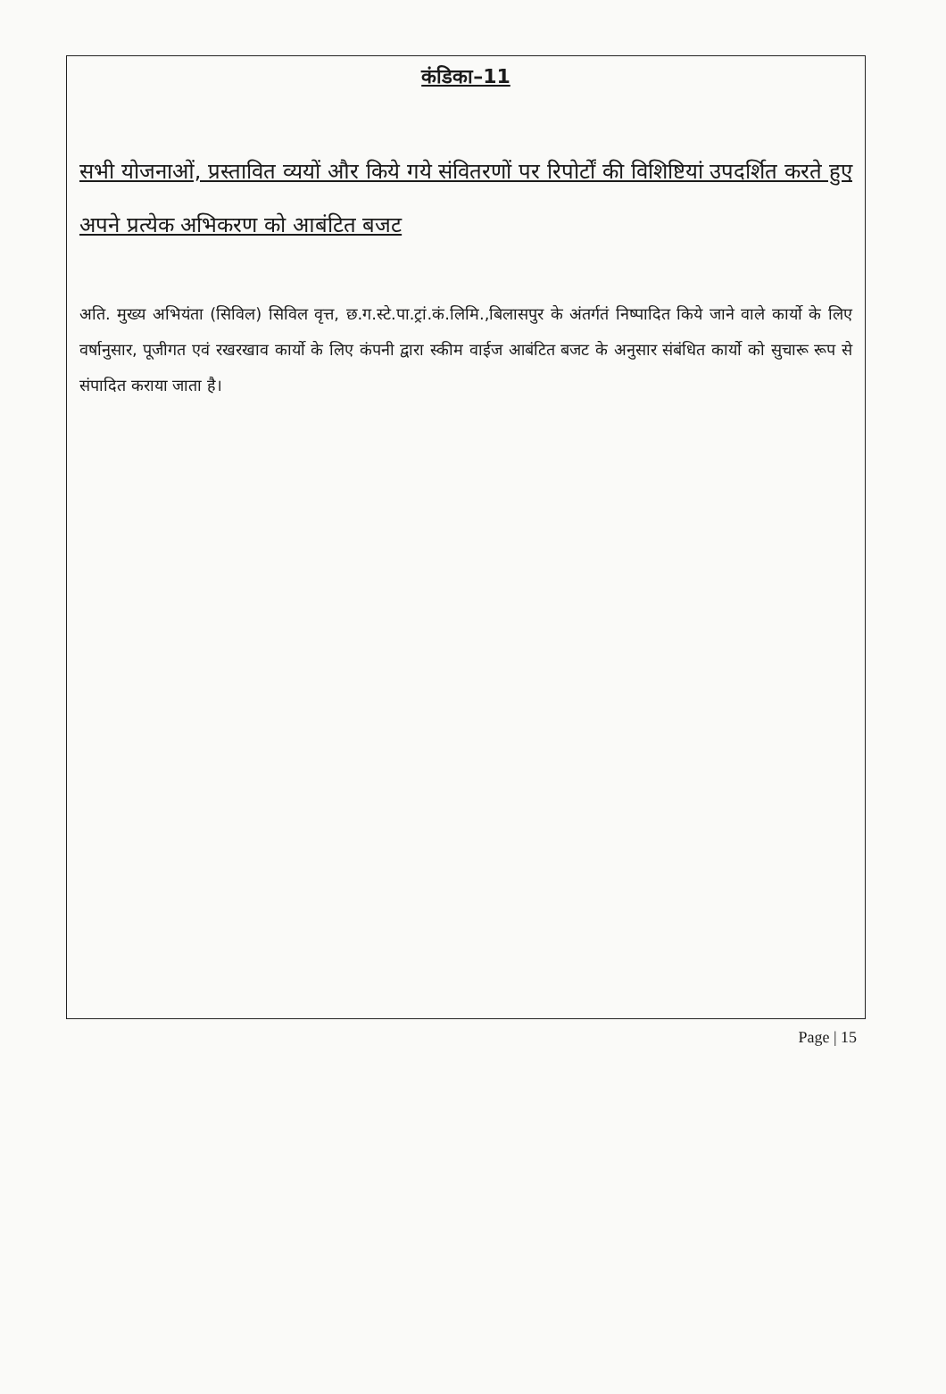कंडिका–11
सभी योजनाओं, प्रस्तावित व्ययों और किये गये संवितरणों पर रिपोर्टों की विशिष्टियां उपदर्शित करते हुए अपने प्रत्येक अभिकरण को आबंटित बजट
अति. मुख्य अभियंता (सिविल) सिविल वृत्त, छ.ग.स्टे.पा.ट्रां.कं.लिमि.,बिलासपुर के अंतर्गतं निष्पादित किये जाने वाले कार्यो के लिए वर्षानुसार, पूजीगत एवं रखरखाव कार्यो के लिए कंपनी द्वारा स्कीम वाईज आबंटित बजट के अनुसार संबंधित कार्यो को सुचारू रूप से संपादित कराया जाता है।
Page | 15